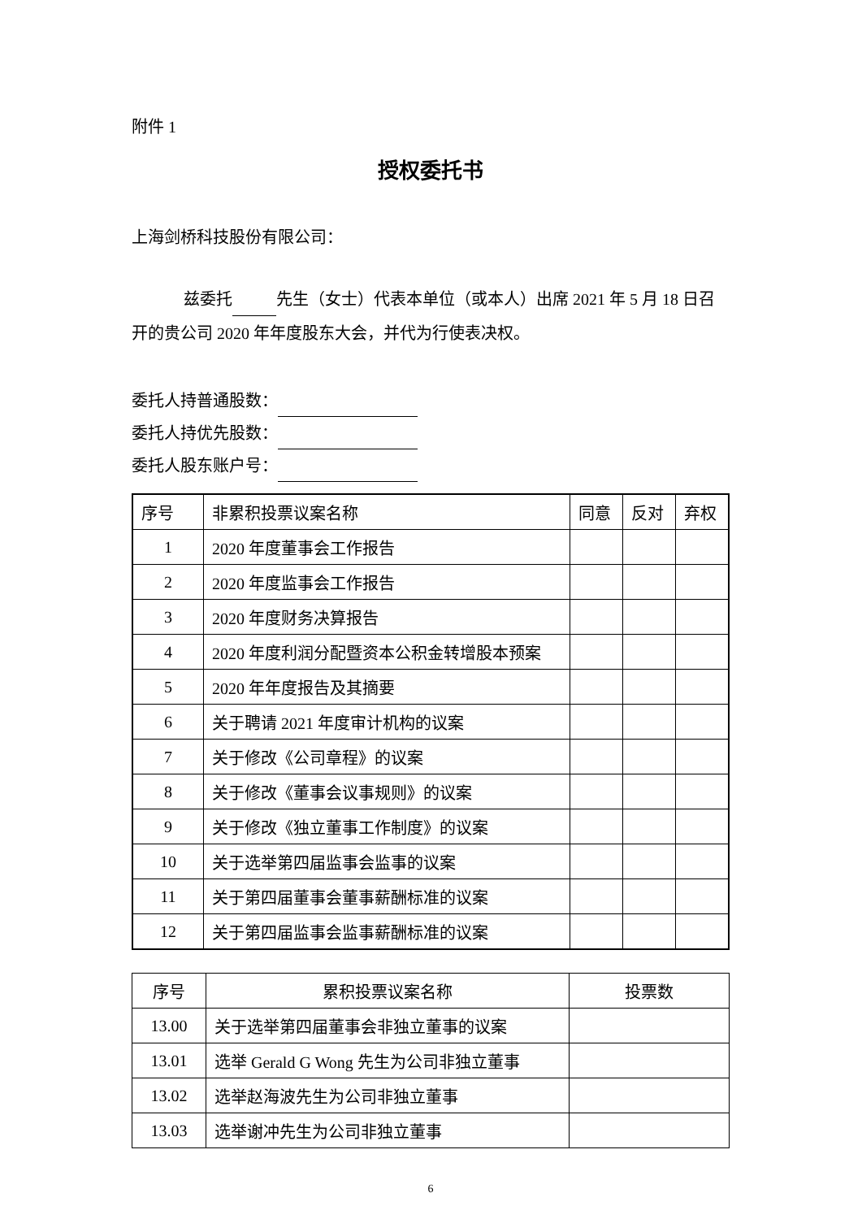附件 1
授权委托书
上海剑桥科技股份有限公司：
兹委托 先生（女士）代表本单位（或本人）出席 2021 年 5 月 18 日召开的贵公司 2020 年年度股东大会，并代为行使表决权。
委托人持普通股数：
委托人持优先股数：
委托人股东账户号：
| 序号 | 非累积投票议案名称 | 同意 | 反对 | 弃权 |
| 1 | 2020 年度董事会工作报告 | | | |
| 2 | 2020 年度监事会工作报告 | | | |
| 3 | 2020 年度财务决算报告 | | | |
| 4 | 2020 年度利润分配暨资本公积金转增股本预案 | | | |
| 5 | 2020 年年度报告及其摘要 | | | |
| 6 | 关于聘请 2021 年度审计机构的议案 | | | |
| 7 | 关于修改《公司章程》的议案 | | | |
| 8 | 关于修改《董事会议事规则》的议案 | | | |
| 9 | 关于修改《独立董事工作制度》的议案 | | | |
| 10 | 关于选举第四届监事会监事的议案 | | | |
| 11 | 关于第四届董事会董事薪酬标准的议案 | | | |
| 12 | 关于第四届监事会监事薪酬标准的议案 | | | |
| 序号 | 累积投票议案名称 | 投票数 |
| 13.00 | 关于选举第四届董事会非独立董事的议案 | |
| 13.01 | 选举 Gerald G Wong 先生为公司非独立董事 | |
| 13.02 | 选举赵海波先生为公司非独立董事 | |
| 13.03 | 选举谢冲先生为公司非独立董事 | |
6